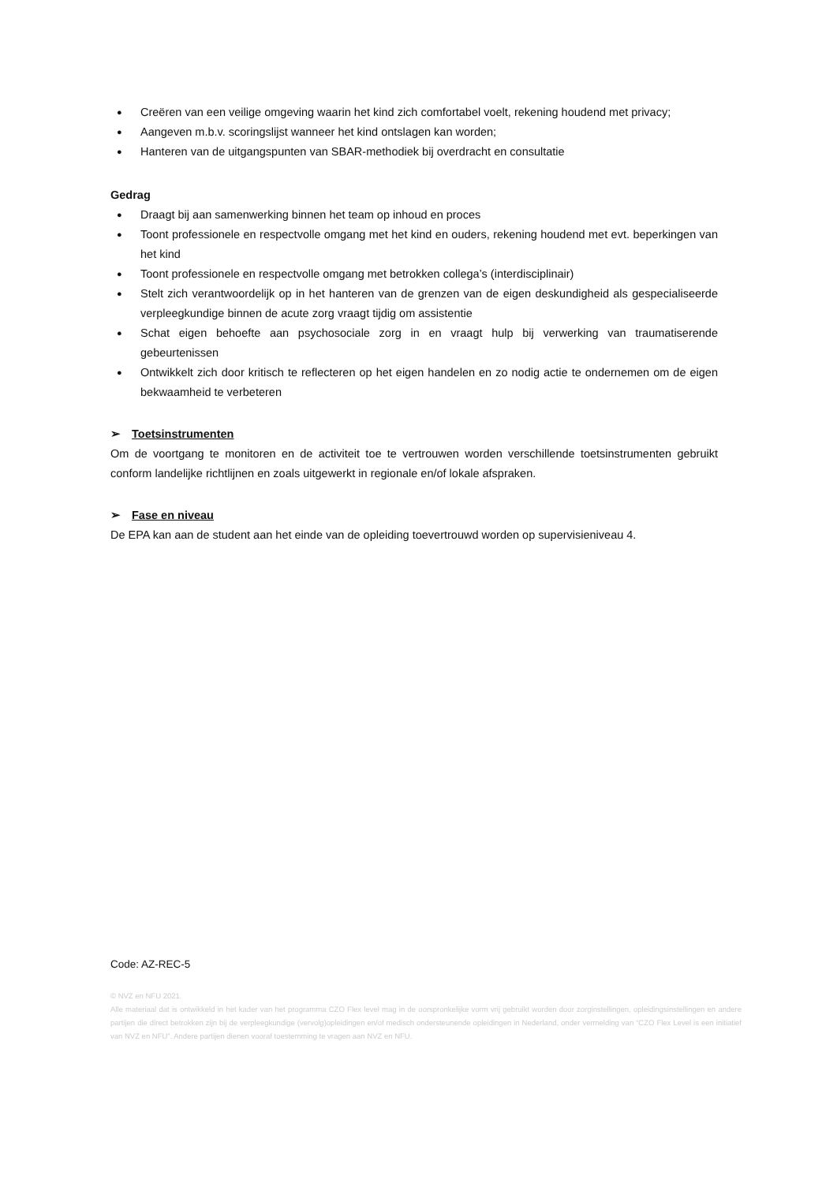● Creëren van een veilige omgeving waarin het kind zich comfortabel voelt, rekening houdend met privacy;
● Aangeven m.b.v. scoringslijst wanneer het kind ontslagen kan worden;
● Hanteren van de uitgangspunten van SBAR-methodiek bij overdracht en consultatie
Gedrag
● Draagt bij aan samenwerking binnen het team op inhoud en proces
● Toont professionele en respectvolle omgang met het kind en ouders, rekening houdend met evt. beperkingen van het kind
● Toont professionele en respectvolle omgang met betrokken collega’s (interdisciplinair)
● Stelt zich verantwoordelijk op in het hanteren van de grenzen van de eigen deskundigheid als gespecialiseerde verpleegkundige binnen de acute zorg vraagt tijdig om assistentie
● Schat eigen behoefte aan psychosociale zorg in en vraagt hulp bij verwerking van traumatiserende gebeurtenissen
● Ontwikkelt zich door kritisch te reflecteren op het eigen handelen en zo nodig actie te ondernemen om de eigen bekwaamheid te verbeteren
➢ Toetsinstrumenten
Om de voortgang te monitoren en de activiteit toe te vertrouwen worden verschillende toetsinstrumenten gebruikt conform landelijke richtlijnen en zoals uitgewerkt in regionale en/of lokale afspraken.
➢ Fase en niveau
De EPA kan aan de student aan het einde van de opleiding toevertrouwd worden op supervisieniveau 4.
Code: AZ-REC-5
© NVZ en NFU 2021.
Alle materiaal dat is ontwikkeld in het kader van het programma CZO Flex level mag in de oorspronkelijke vorm vrij gebruikt worden door zorginstellingen, opleidingsinstellingen en andere partijen die direct betrokken zijn bij de verpleegkundige (vervolg)opleidingen en/of medisch ondersteunende opleidingen in Nederland, onder vermelding van “CZO Flex Level is een initiatief van NVZ en NFU”. Andere partijen dienen vooraf toestemming te vragen aan NVZ en NFU.